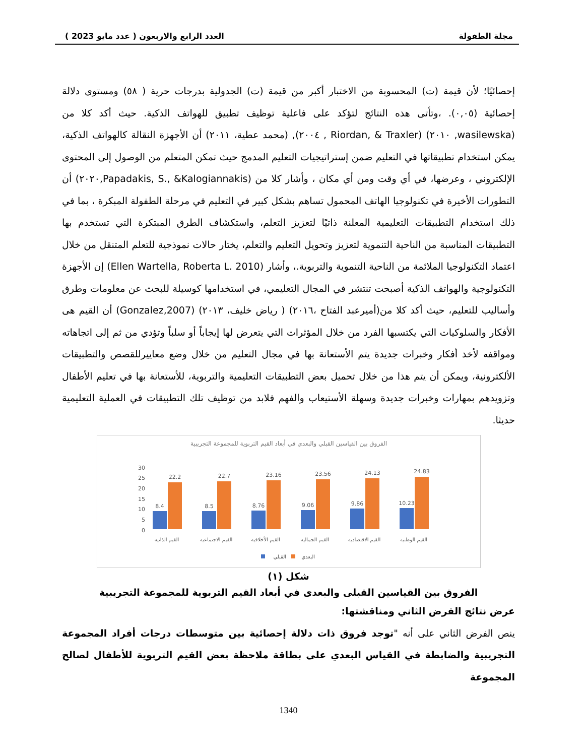مجلة الطفولة العدد الرابع والاربعون ( عدد مايو 2023 )
إحصائيًا؛ لأن قيمة (ت) المحسوبة من الاختبار أكبر من قيمة (ت) الجدولية بدرجات حرية ( ٥٨) ومستوى دلالة إحصائية (٠,٠٥). ،وتأتى هذه النتائج لتؤكد على فاعلية توظيف تطبيق للهواتف الذكية. حيث أكد كلا من (wasilewska, ٢٠١٠) (Riordan, & Traxler , ٢٠٠٤), (محمد عطية، ٢٠١١) أن الأجهزة النقالة كالهواتف الذكية، يمكن استخدام تطبيقاتها في التعليم ضمن إستراتيجيات التعليم المدمج حيث تمكن المتعلم من الوصول إلى المحتوى الإلكتروني ، وعرضها، في أي وقت ومن أي مكان ، وأشار كلا من (Papadakis, S., &Kalogiannakis,٢٠٢٠) أن التطورات الأخيرة في تكنولوجيا الهاتف المحمول تساهم بشكل كبير في التعليم في مرحلة الطفولة المبكرة ، بما في ذلك استخدام التطبيقات التعليمية المعلنة ذاتيًا لتعزيز التعلم، واستكشاف الطرق المبتكرة التي تستخدم بها التطبيقات المناسبة من الناحية التنموية لتعزيز وتحويل التعليم والتعلم، يختار حالات نموذجية للتعلم المتنقل من خلال اعتماد التكنولوجيا الملائمة من الناحية التنموية والتربوية.، وأشار (Ellen Wartella, Roberta L. 2010) إن الأجهزة التكنولوجية والهواتف الذكية أصبحت تنتشر في المجال التعليمي، في استخدامها كوسيلة للبحث عن معلومات وطرق وأساليب للتعليم، حيث أكد كلا من(أميرعبد الفتاح ،٢٠١٦) ( رياض خليف، ٢٠١٣) (Gonzalez,2007) أن القيم هى الأفكار والسلوكيات التي يكتسبها الفرد من خلال المؤثرات التي يتعرض لها إيجاباً أو سلباً وتؤدي من ثم إلى اتجاهاته ومواقفه لأخذ أفكار وخبرات جديدة يتم الأستعانة بها في مجال التعليم من خلال وضع معاييرللقصص والتطبيقات الألكترونية، ويمكن أن يتم هذا من خلال تحميل بعض التطبيقات التعليمية والتربوية، للأستعانة بها في تعليم الأطفال وتزويدهم بمهارات وخبرات جديدة وسهلة الأستيعاب والفهم فلابد من توظيف تلك التطبيقات في العملية التعليمية حديثا.
الفروق بين القياسين القبلي والبعدي في أبعاد القيم التربوية للمجموعة التجريبية
30
25
20
15
10
5
0
8.4
22.2
8.5
22.7
8.76
23.16
9.06
23.56
9.86
24.13
10.23
24.83
القيم الذاتية
القيم الاجتماعية
القيم الأخلاقية
القيم الجمالية
القيم الاقتصادية
القيم الوطنية
القبلي
البعدي
شكل (١)
الفروق بين القياسين القبلى والبعدى في أبعاد القيم التربوية للمجموعة التجريبية
عرض نتائج الفرض الثاني ومناقشتها:
ينص الفرض الثاني على أنه "توجد فروق ذات دلالة إحصائية بين متوسطات درجات أفراد المجموعة التجريبية والضابطة في القياس البعدي على بطاقة ملاحظة بعض القيم التربوية للأطفال لصالح المجموعة
1340